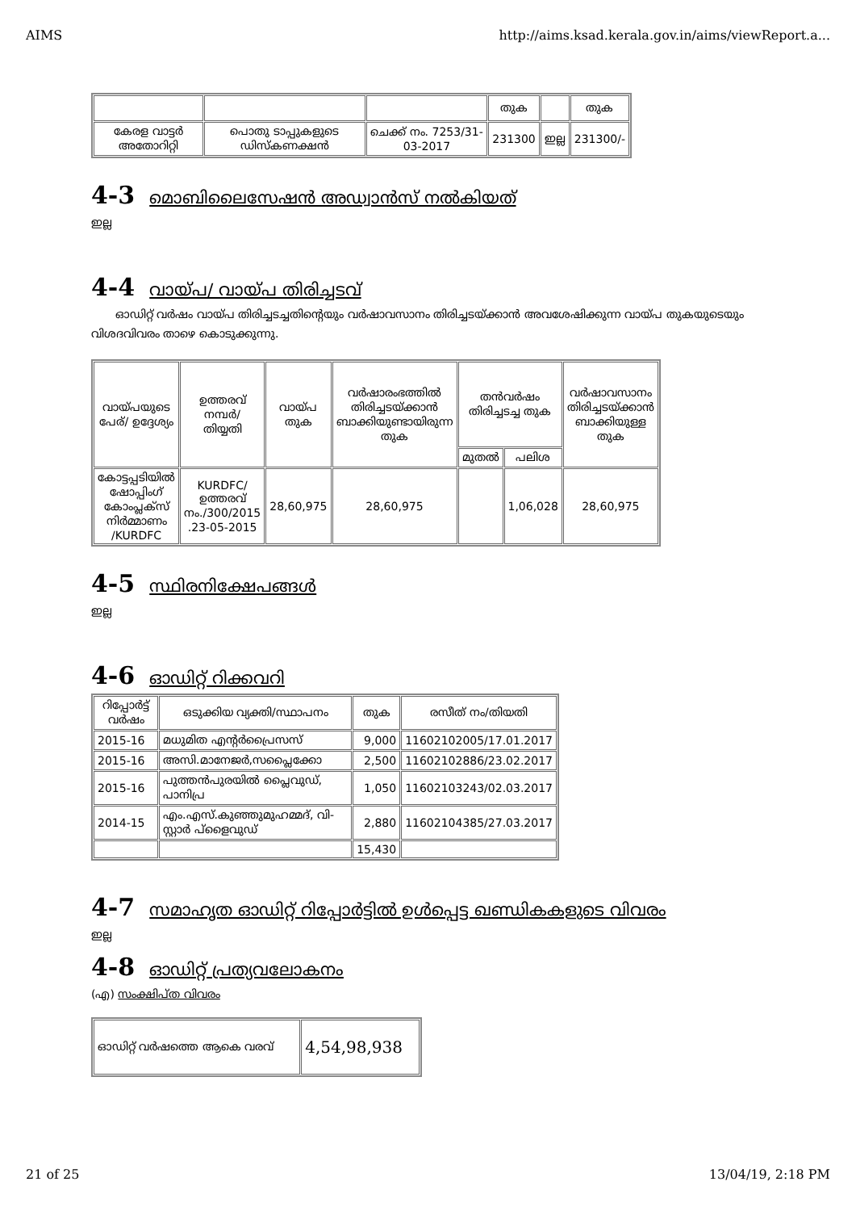AIMS http://aims.ksad.kerala.gov.in/aims/viewReport.a...
| | | | തുക | | തുക |
| കേരള വാട്ടർ അതോറിറ്റി | പൊതു ടാപ്പുകളുടെ ഡിസ്കണക്ഷൻ | ചെക്ക് നം. 7253/31-03-2017 | 231300 | ഇല്ല | 231300/- |
4-3 മൊബിലൈസേഷൻ അഡ്വാൻസ് നൽകിയത്
ഇല്ല
4-4 വായ്പ/ വായ്പ തിരിച്ചടവ്
ഓഡിറ്റ് വർഷം വായ്പ തിരിച്ചടച്ചതിന്റെയും വർഷാവസാനം തിരിച്ചടയ്ക്കാൻ അവശേഷിക്കുന്ന വായ്പ തുകയുടെയും വിശദവിവരം താഴെ കൊടുക്കുന്നു.
| വായ്പയുടെ പേര്/ ഉദ്ദേശ്യം | ഉത്തരവ് നമ്പർ/ തിയ്യതി | വായ്പ തുക | വർഷാരംഭത്തിൽ തിരിച്ചടയ്ക്കാൻ ബാക്കിയുണ്ടായിരുന്ന തുക | തൻവർഷം തിരിച്ചടച്ച തുക | | വർഷാവസാനം തിരിച്ചടയ്ക്കാൻ ബാക്കിയുള്ള തുക |
| --- | --- | --- | --- | --- | --- | --- |
| | | | | മുതൽ | പലിശ | |
| കോട്ടപ്പടിയിൽ ഷോപ്പിംഗ് കോംപ്ലക്സ് നിർമ്മാണം /KURDFC | KURDFC/ ഉത്തരവ് നം./300/2015 .23-05-2015 | 28,60,975 | 28,60,975 | | 1,06,028 | 28,60,975 |
4-5 സ്ഥിരനിക്ഷേപങ്ങൾ
ഇല്ല
4-6 ഓഡിറ്റ് റിക്കവറി
| റിപ്പോർട്ട് വർഷം | ഒടുക്കിയ വ്യക്തി/സ്ഥാപനം | തുക | രസീത് നം/തിയതി |
| --- | --- | --- | --- |
| 2015-16 | മധുമിത എന്റർപ്രൈസസ് | 9,000 | 11602102005/17.01.2017 |
| 2015-16 | അസി.മാനേജർ,സപ്ലൈക്കോ | 2,500 | 11602102886/23.02.2017 |
| 2015-16 | പുത്തൻപുരയിൽ പ്ലൈവുഡ്, പാനിപ്ര | 1,050 | 11602103243/02.03.2017 |
| 2014-15 | എം.എസ്.കുഞ്ഞുമുഹമ്മദ്, വി-സ്റ്റാർ പ്ളൈവുഡ് | 2,880 | 11602104385/27.03.2017 |
| | | 15,430 | |
4-7 സമാഹൃത ഓഡിറ്റ് റിപ്പോർട്ടിൽ ഉൾപ്പെട്ട ഖണ്ഡികകളുടെ വിവരം
ഇല്ല
4-8 ഓഡിറ്റ് പ്രത്യവലോകനം
(എ) സംക്ഷിപ്ത വിവരം
| ഓഡിറ്റ് വർഷത്തെ ആകെ വരവ് | 4,54,98,938 |
21 of 25 13/04/19, 2:18 PM